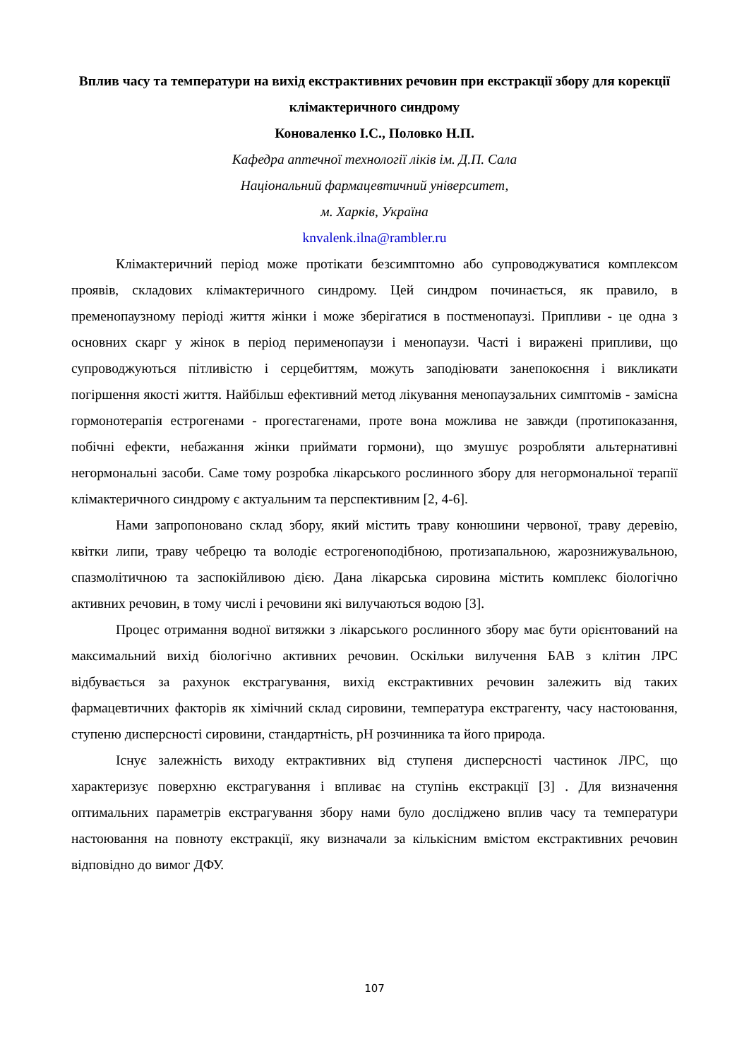Вплив часу та температури на вихід екстрактивних речовин при екстракції збору для корекції клімактеричного синдрому
Коноваленко І.С., Половко Н.П.
Кафедра аптечної технології ліків ім. Д.П. Сала
Національний фармацевтичний університет,
м. Харків, Україна
knvalenk.ilna@rambler.ru
Клімактеричний період може протікати безсимптомно або супроводжуватися комплексом проявів, складових клімактеричного синдрому. Цей синдром починається, як правило, в пременопаузному періоді життя жінки і може зберігатися в постменопаузі. Припливи - це одна з основних скарг у жінок в період перименопаузи і менопаузи. Часті і виражені припливи, що супроводжуються пітливістю і серцебиттям, можуть заподіювати занепокоєння і викликати погіршення якості життя. Найбільш ефективний метод лікування менопаузальних симптомів - замісна гормонотерапія естрогенами - прогестагенами, проте вона можлива не завжди (протипоказання, побічні ефекти, небажання жінки приймати гормони), що змушує розробляти альтернативні негормональні засоби. Саме тому розробка лікарського рослинного збору для негормональної терапії клімактеричного синдрому є актуальним та перспективним [2, 4-6].
Нами запропоновано склад збору, який містить траву конюшини червоної, траву деревію, квітки липи, траву чебрецю та володіє естрогеноподібною, протизапальною, жарознижувальною, спазмолітичною та заспокійливою дією. Дана лікарська сировина містить комплекс біологічно активних речовин, в тому числі і речовини які вилучаються водою [3].
Процес отримання водної витяжки з лікарського рослинного збору має бути орієнтований на максимальний вихід біологічно активних речовин. Оскільки вилучення БАВ з клітин ЛРС відбувається за рахунок екстрагування, вихід екстрактивних речовин залежить від таких фармацевтичних факторів як хімічний склад сировини, температура екстрагенту, часу настоювання, ступеню дисперсності сировини, стандартність, рН розчинника та його природа.
Існує залежність виходу ектрактивних від ступеня дисперсності частинок ЛРС, що характеризує поверхню екстрагування і впливає на ступінь екстракції [3] . Для визначення оптимальних параметрів екстрагування збору нами було досліджено вплив часу та температури настоювання на повноту екстракції, яку визначали за кількісним вмістом екстрактивних речовин відповідно до вимог ДФУ.
107